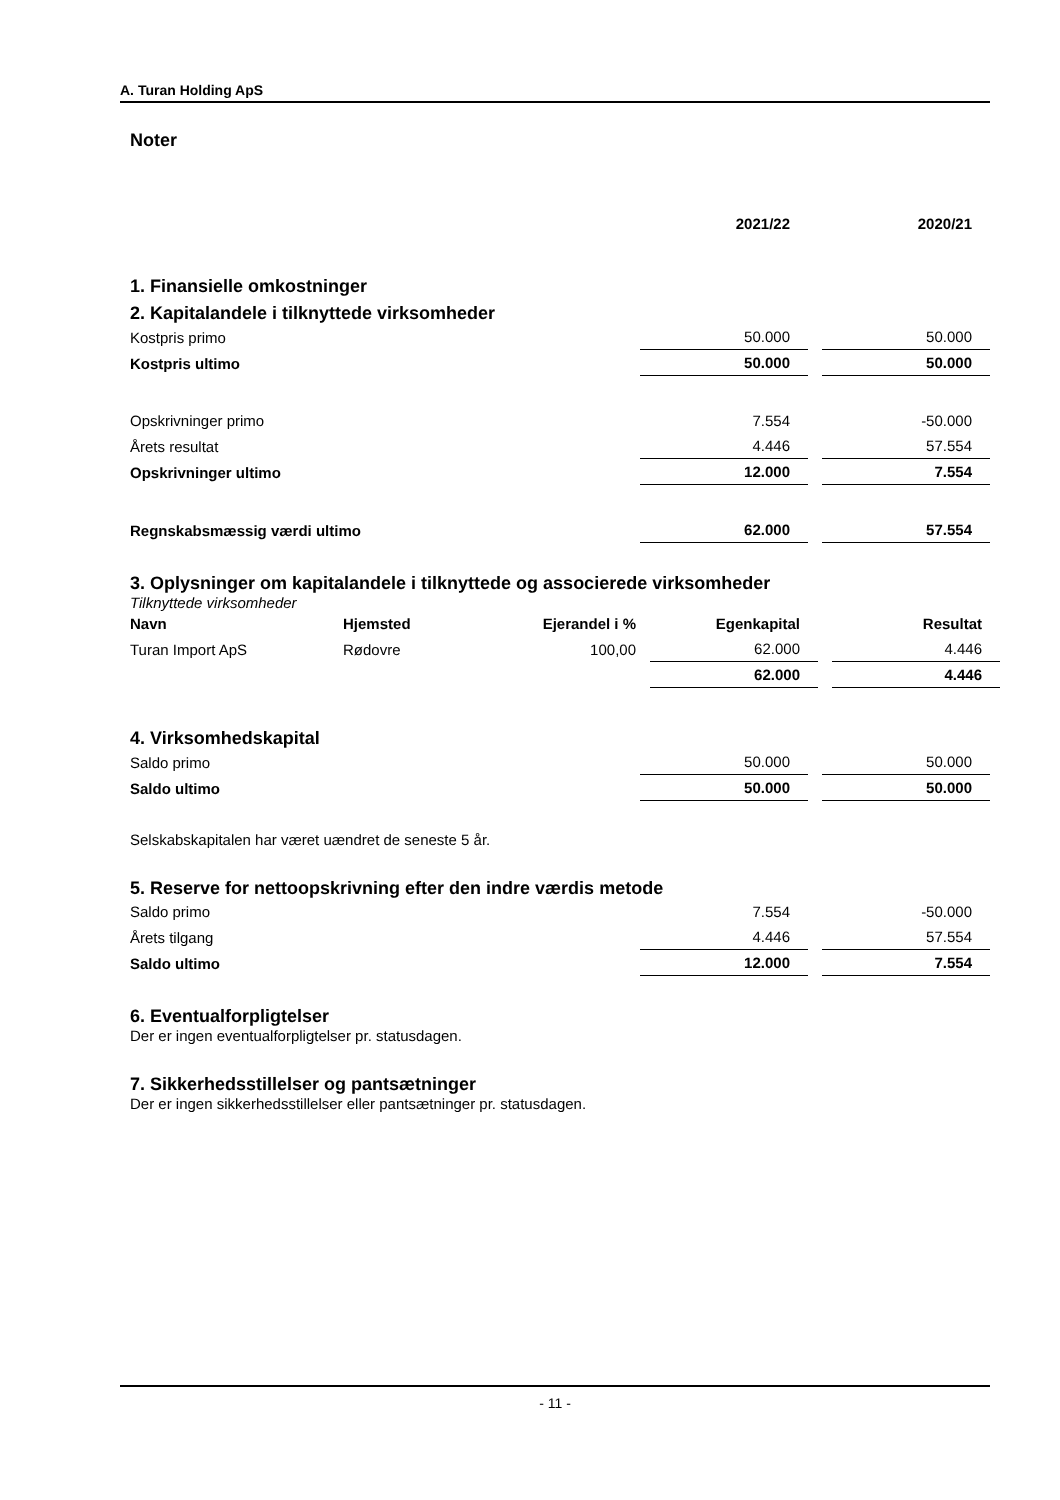A. Turan Holding ApS
Noter
| | 2021/22 | | 2020/21 |
1. Finansielle omkostninger
2. Kapitalandele i tilknyttede virksomheder
| Kostpris primo | 50.000 | | 50.000 |
| Kostpris ultimo | 50.000 | | 50.000 |
| Opskrivninger primo | 7.554 | | -50.000 |
| Årets resultat | 4.446 | | 57.554 |
| Opskrivninger ultimo | 12.000 | | 7.554 |
| Regnskabsmæssig værdi ultimo | 62.000 | | 57.554 |
3. Oplysninger om kapitalandele i tilknyttede og associerede virksomheder
Tilknyttede virksomheder
| Navn | Hjemsted | Ejerandel i % | | Egenkapital | | Resultat |
| Turan Import ApS | Rødovre | 100,00 | | 62.000 | | 4.446 |
| | | | | 62.000 | | 4.446 |
4. Virksomhedskapital
| Saldo primo | 50.000 | | 50.000 |
| Saldo ultimo | 50.000 | | 50.000 |
Selskabskapitalen har været uændret de seneste 5 år.
5. Reserve for nettoopskrivning efter den indre værdis metode
| Saldo primo | 7.554 | | -50.000 |
| Årets tilgang | 4.446 | | 57.554 |
| Saldo ultimo | 12.000 | | 7.554 |
6. Eventualforpligtelser
Der er ingen eventualforpligtelser pr. statusdagen.
7. Sikkerhedsstillelser og pantsætninger
Der er ingen sikkerhedsstillelser eller pantsætninger pr. statusdagen.
- 11 -